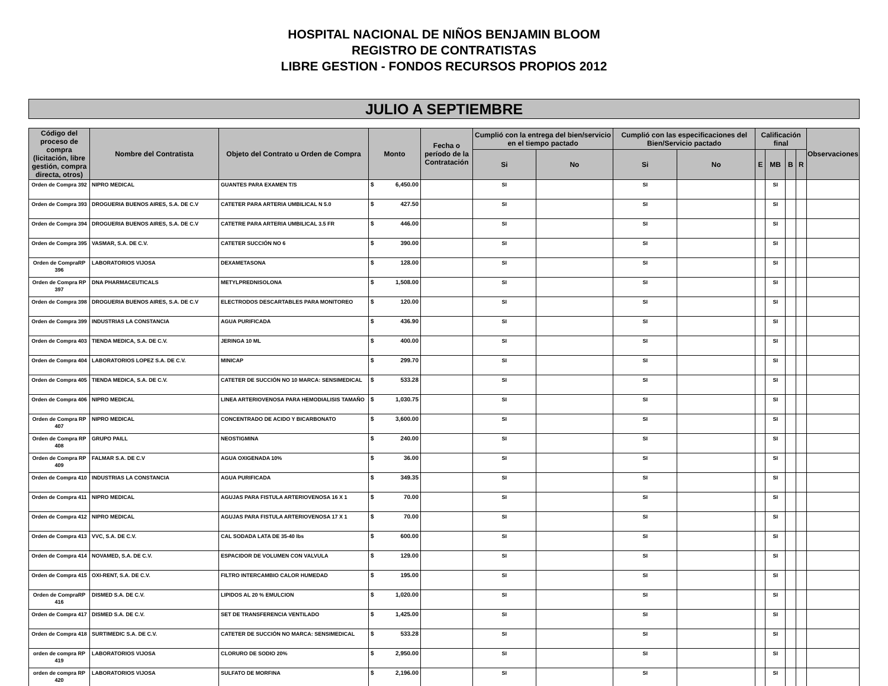HOSPITAL NACIONAL DE NIÑOS BENJAMIN BLOOM
REGISTRO DE CONTRATISTAS
LIBRE GESTION - FONDOS RECURSOS PROPIOS 2012
JULIO A SEPTIEMBRE
| Código del proceso de compra (licitación, libre gestión, compra directa, otros) | Nombre del Contratista | Objeto del Contrato u Orden de Compra | Monto | Fecha o período de la Contratación | Cumplió con la entrega del bien/servicio en el tiempo pactado | | Cumplió con las especificaciones del Bien/Servicio pactado | | Calificación final | | | | Observaciones |
| --- | --- | --- | --- | --- | --- | --- | --- | --- | --- | --- | --- | --- | --- |
| | | | | | Si | No | Si | No | E | MB | B | R | |
| Orden de Compra 392 | NIPRO MEDICAL | GUANTES PARA EXAMEN T/S | $ 6,450.00 | | SI | | SI | | | SI | | | |
| Orden de Compra 393 | DROGUERIA BUENOS AIRES, S.A. DE C.V | CATETER PARA ARTERIA UMBILICAL N 5.0 | $ 427.50 | | SI | | SI | | | SI | | | |
| Orden de Compra 394 | DROGUERIA BUENOS AIRES, S.A. DE C.V | CATETRE PARA ARTERIA UMBILICAL 3.5 FR | $ 446.00 | | SI | | SI | | | SI | | | |
| Orden de Compra 395 | VASMAR, S.A. DE C.V. | CATETER SUCCIÓN NO 6 | $ 390.00 | | SI | | SI | | | SI | | | |
| Orden de CompraRP 396 | LABORATORIOS VIJOSA | DEXAMETASONA | $ 128.00 | | SI | | SI | | | SI | | | |
| Orden de Compra RP 397 | DNA PHARMACEUTICALS | METYLPREDNISOLONA | $ 1,508.00 | | SI | | SI | | | SI | | | |
| Orden de Compra 398 | DROGUERIA BUENOS AIRES, S.A. DE C.V | ELECTRODOS DESCARTABLES PARA MONITOREO | $ 120.00 | | SI | | SI | | | SI | | | |
| Orden de Compra 399 | INDUSTRIAS LA CONSTANCIA | AGUA PURIFICADA | $ 436.90 | | SI | | SI | | | SI | | | |
| Orden de Compra 403 | TIENDA MEDICA, S.A. DE C.V. | JERINGA 10 ML | $ 400.00 | | SI | | SI | | | SI | | | |
| Orden de Compra 404 | LABORATORIOS LOPEZ S.A. DE C.V. | MINICAP | $ 299.70 | | SI | | SI | | | SI | | | |
| Orden de Compra 405 | TIENDA MEDICA, S.A. DE C.V. | CATETER DE SUCCIÓN NO 10 MARCA: SENSIMEDICAL | $ 533.28 | | SI | | SI | | | SI | | | |
| Orden de Compra 406 | NIPRO MEDICAL | LINEA ARTERIOVENOSA PARA HEMODIALISIS TAMAÑO | $ 1,030.75 | | SI | | SI | | | SI | | | |
| Orden de Compra RP 407 | NIPRO MEDICAL | CONCENTRADO DE ACIDO Y BICARBONATO | $ 3,600.00 | | SI | | SI | | | SI | | | |
| Orden de Compra RP 408 | GRUPO PAILL | NEOSTIGMINA | $ 240.00 | | SI | | SI | | | SI | | | |
| Orden de Compra RP 409 | FALMAR S.A. DE C.V | AGUA OXIGENADA 10% | $ 36.00 | | SI | | SI | | | SI | | | |
| Orden de Compra 410 | INDUSTRIAS LA CONSTANCIA | AGUA PURIFICADA | $ 349.35 | | SI | | SI | | | SI | | | |
| Orden de Compra 411 | NIPRO MEDICAL | AGUJAS PARA FISTULA ARTERIOVENOSA 16 X 1 | $ 70.00 | | SI | | SI | | | SI | | | |
| Orden de Compra 412 | NIPRO MEDICAL | AGUJAS PARA FISTULA ARTERIOVENOSA 17 X 1 | $ 70.00 | | SI | | SI | | | SI | | | |
| Orden de Compra 413 | VVC, S.A. DE C.V. | CAL SODADA LATA DE 35-40 lbs | $ 600.00 | | SI | | SI | | | SI | | | |
| Orden de Compra 414 | NOVAMED, S.A. DE C.V. | ESPACIDOR DE VOLUMEN CON VALVULA | $ 129.00 | | SI | | SI | | | SI | | | |
| Orden de Compra 415 | OXI-RENT, S.A. DE C.V. | FILTRO INTERCAMBIO CALOR HUMEDAD | $ 195.00 | | SI | | SI | | | SI | | | |
| Orden de CompraRP 416 | DISMED S.A. DE C.V. | LIPIDOS AL 20 % EMULCION | $ 1,020.00 | | SI | | SI | | | SI | | | |
| Orden de Compra 417 | DISMED S.A. DE C.V. | SET DE TRANSFERENCIA VENTILADO | $ 1,425.00 | | SI | | SI | | | SI | | | |
| Orden de Compra 418 | SURTIMEDIC S.A. DE C.V. | CATETER DE SUCCIÓN NO MARCA: SENSIMEDICAL | $ 533.28 | | SI | | SI | | | SI | | | |
| orden de compra RP 419 | LABORATORIOS VIJOSA | CLORURO DE SODIO 20% | $ 2,950.00 | | SI | | SI | | | SI | | | |
| orden de compra RP 420 | LABORATORIOS VIJOSA | SULFATO DE MORFINA | $ 2,196.00 | | SI | | SI | | | SI | | | |